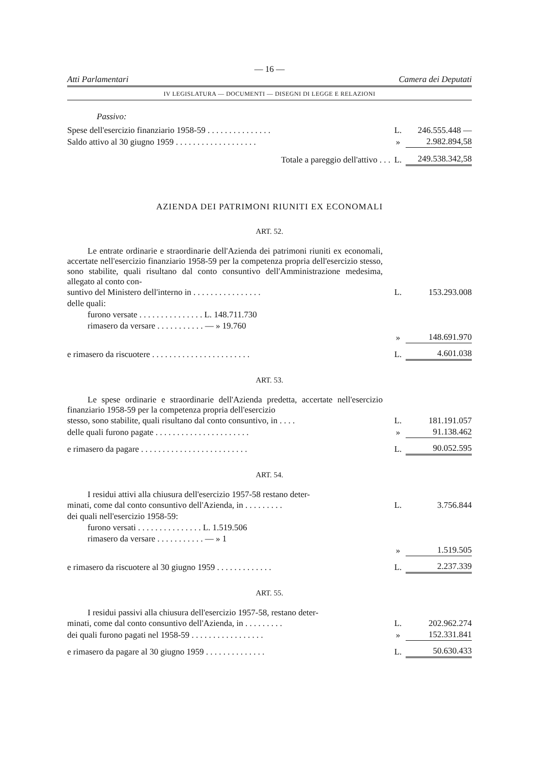— 16 —
Atti Parlamentari Camera dei Deputati
IV LEGISLATURA — DOCUMENTI — DISEGNI DI LEGGE E RELAZIONI
Passivo:
| Spese dell'esercizio finanziario 1958-59 . . . . . . . . . . . . . . . | L. | 246.555.448 — |
| Saldo attivo al 30 giugno 1959 . . . . . . . . . . . . . . . . . . . | » | 2.982.894,58 |
| Totale a pareggio dell'attivo . . . | L. | 249.538.342,58 |
AZIENDA DEI PATRIMONI RIUNITI EX ECONOMALI
ART. 52.
Le entrate ordinarie e straordinarie dell'Azienda dei patrimoni riuniti ex economali, accertate nell'esercizio finanziario 1958-59 per la competenza propria dell'esercizio stesso, sono stabilite, quali risultano dal conto consuntivo dell'Amministrazione medesima, allegato al conto con-
| suntivo del Ministero dell'interno in . . . . . . . . . . . . . . . . | | L. | 153.293.008 |
| delle quali: | | | |
| furono versate . . . . . . . . . . . . . . . L. 148.711.730 | | | |
| rimasero da versare . . . . . . . . . . . — » 19.760 | | | |
| | | » | 148.691.970 |
| e rimasero da riscuotere . . . . . . . . . . . . . . . . . . . . . . . | | L. | 4.601.038 |
ART. 53.
Le spese ordinarie e straordinarie dell'Azienda predetta, accertate nell'esercizio finanziario 1958-59 per la competenza propria dell'esercizio
| stesso, sono stabilite, quali risultano dal conto consuntivo, in . . . . | L. | 181.191.057 |
| delle quali furono pagate . . . . . . . . . . . . . . . . . . . . . . | » | 91.138.462 |
| e rimasero da pagare . . . . . . . . . . . . . . . . . . . . . . . . . | L. | 90.052.595 |
ART. 54.
I residui attivi alla chiusura dell'esercizio 1957-58 restano deter-
| minati, come dal conto consuntivo dell'Azienda, in . . . . . . . . . | L. | 3.756.844 |
| dei quali nell'esercizio 1958-59: | | |
| furono versati . . . . . . . . . . . . . . . L. 1.519.506 | | |
| rimasero da versare . . . . . . . . . . . — » 1 | | |
| | » | 1.519.505 |
| e rimasero da riscuotere al 30 giugno 1959 . . . . . . . . . . . . . | L. | 2.237.339 |
ART. 55.
I residui passivi alla chiusura dell'esercizio 1957-58, restano deter-
| minati, come dal conto consuntivo dell'Azienda, in . . . . . . . . . | L. | 202.962.274 |
| dei quali furono pagati nel 1958-59 . . . . . . . . . . . . . . . . . | » | 152.331.841 |
| e rimasero da pagare al 30 giugno 1959 . . . . . . . . . . . . . . | L. | 50.630.433 |